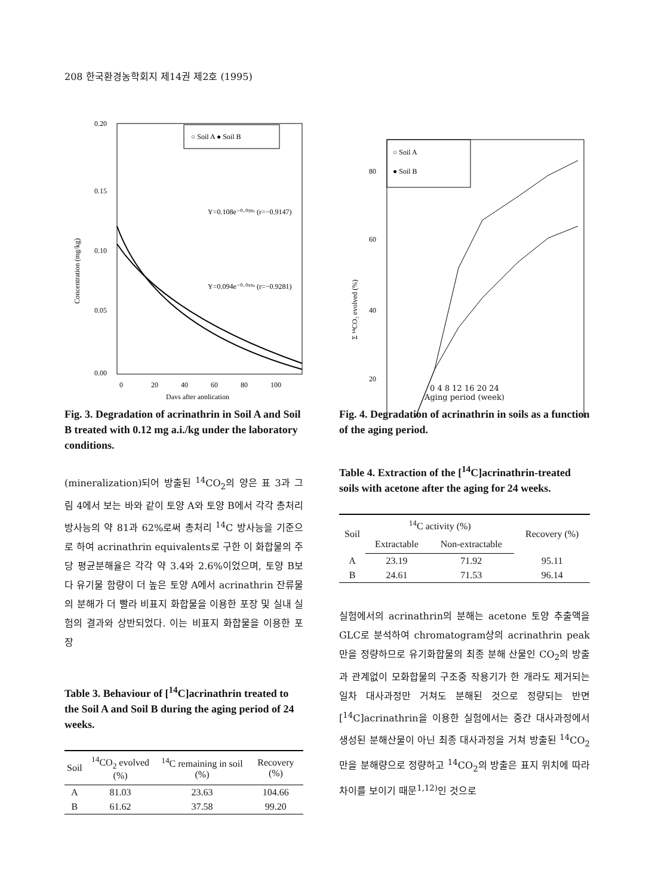208 한국환경농학회지 제14권 제2호 (1995)
0.20
0.15
0.10
0.05
0.00
Concentration (mg/kg)
○ Soil A ● Soil B
Y=0.108e⁻⁰·⁰³⁹ˣ (r=−0.9147)
Y=0.094e⁻⁰·⁰¹⁹ˣ (r=−0.9281)
0
20
40
60
80
100
Days after application
Fig. 3. Degradation of acrinathrin in Soil A and Soil B treated with 0.12 mg a.i./kg under the laboratory conditions.
(mineralization)되어 방출된 <sup>14</sup>CO<sub>2</sub>의 양은 표 3과 그림 4에서 보는 바와 같이 토양 A와 토양 B에서 각각 총처리 방사능의 약 81과 62%로써 총처리 <sup>14</sup>C 방사능을 기준으로 하여 acrinathrin equivalents로 구한 이 화합물의 주당 평균분해율은 각각 약 3.4와 2.6%이었으며, 토양 B보다 유기물 함량이 더 높은 토양 A에서 acrinathrin 잔류물의 분해가 더 빨라 비표지 화합물을 이용한 포장 및 실내 실험의 결과와 상반되었다. 이는 비표지 화합물을 이용한 포장
Table 3. Behaviour of [<sup>14</sup>C]acrinathrin treated to the Soil A and Soil B during the aging period of 24 weeks.
| Soil | <sup>14</sup>CO<sub>2</sub> evolved (%) | <sup>14</sup>C remaining in soil (%) | Recovery (%) |
| --- | --- | --- | --- |
| A | 81.03 | 23.63 | 104.66 |
| B | 61.62 | 37.58 | 99.20 |
○ Soil A
● Soil B
80
60
40
20
Σ ¹⁴CO₂ evolved (%)
0 4 8 12 16 20 24
Aging period (week)
Fig. 4. Degradation of acrinathrin in soils as a function of the aging period.
Table 4. Extraction of the [<sup>14</sup>C]acrinathrin-treated soils with acetone after the aging for 24 weeks.
| Soil | <sup>14</sup>C activity (%) | | Recovery (%) |
| --- | --- | --- | --- |
| | Extractable | Non-extractable | |
| A | 23.19 | 71.92 | 95.11 |
| B | 24.61 | 71.53 | 96.14 |
실험에서의 acrinathrin의 분해는 acetone 토양 추출액을 GLC로 분석하여 chromatogram상의 acrinathrin peak만을 정량하므로 유기화합물의 최종 분해 산물인 CO<sub>2</sub>의 방출과 관계없이 모화합물의 구조중 작용기가 한 개라도 제거되는 일차 대사과정만 거쳐도 분해된 것으로 정량되는 반면 [<sup>14</sup>C]acrinathrin을 이용한 실험에서는 중간 대사과정에서 생성된 분해산물이 아닌 최종 대사과정을 거쳐 방출된 <sup>14</sup>CO<sub>2</sub>만을 분해량으로 정량하고 <sup>14</sup>CO<sub>2</sub>의 방출은 표지 위치에 따라 차이를 보이기 때문<sup>1,12)</sup>인 것으로